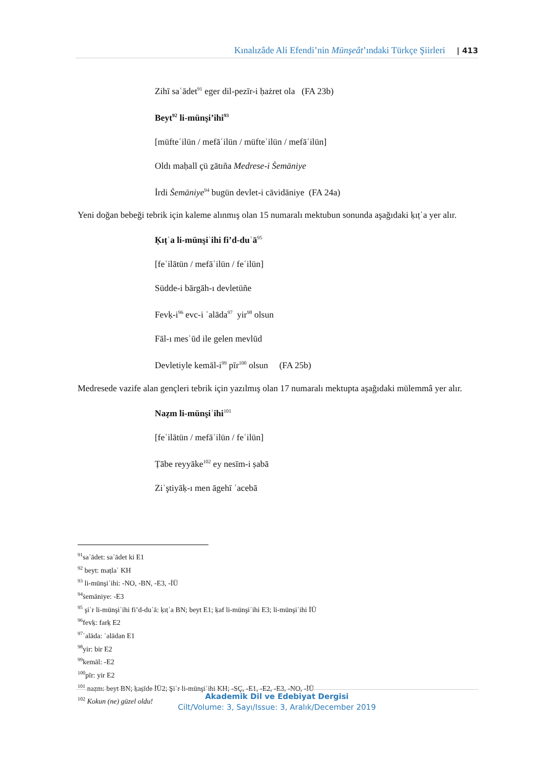Kınalızâde Ali Efendi’nin Münşeât’ındaki Türkçe Şiirleri | 413
Zihī saʿādet<sup>91</sup> eger dil-pezīr-i ḥażret ola (FA 23b)
Beyt<sup>92</sup> li-münşi’ihi<sup>93</sup>
[müfteʿilün / mefāʿilün / müfteʿilün / mefāʿilün]
Oldı maḥall çü ẕātıña Medrese-i Ṡemāniye
İrdi Ṡemāniye<sup>94</sup> bugün devlet-i cāvidāniye (FA 24a)
Yeni doğan bebeği tebrik için kaleme alınmış olan 15 numaralı mektubun sonunda aşağıdaki ḳıṭʿa yer alır.
Ḳıṭʿa li-münşiʾihi fi’d-duʿā<sup>95</sup>
[feʿilātün / mefāʿilün / feʿilün]
Südde-i bārgāh-ı devletüñe
Fevḳ-i<sup>96</sup> evc-i ʿalāda<sup>97</sup> yir<sup>98</sup> olsun
Fāl-ı mesʿūd ile gelen mevlūd
Devletiyle kemāl-i<sup>99</sup> pīr<sup>100</sup> olsun (FA 25b)
Medresede vazife alan gençleri tebrik için yazılmış olan 17 numaralı mektupta aşağıdaki mülemmâ yer alır.
Naẓm li-münşiʾihi<sup>101</sup>
[feʿilātün / mefāʿilün / feʿilün]
Ṭābe reyyāke<sup>102</sup> ey nesīm-i ṣabā
Ziʾştiyāḳ-ı men āgehī ʿacebā
<sup>91</sup> saʿādet: saʿādet ki E1
<sup>92</sup> beyt: maṭlaʿ KH
<sup>93</sup> li-münşiʾihi: -NO, -BN, -E3, -İÜ
<sup>94</sup> ṡemāniye: -E3
<sup>95</sup> şiʿr li-münşiʾihi fi’d-duʿā: ḳıṭʿa BN; beyt E1; ḳaf li-münşiʾihi E3; li-münşiʾihi İÜ
<sup>96</sup> fevḳ: farḳ E2
<sup>97</sup> ʿalāda: ʿalādan E1
<sup>98</sup> yir: bir E2
<sup>99</sup> kemāl: -E2
<sup>100</sup> pīr: yir E2
<sup>101</sup> naẓm: beyt BN; ḳaṣīde İÜ2; Şiʿr li-münşiʾihi KH; -SÇ, -E1, -E2, -E3, -NO, -İÜ
<sup>102</sup> Kokun (ne) güzel oldu!
Akademik Dil ve Edebiyat Dergisi
Cilt/Volume: 3, Sayı/Issue: 3, Aralık/December 2019